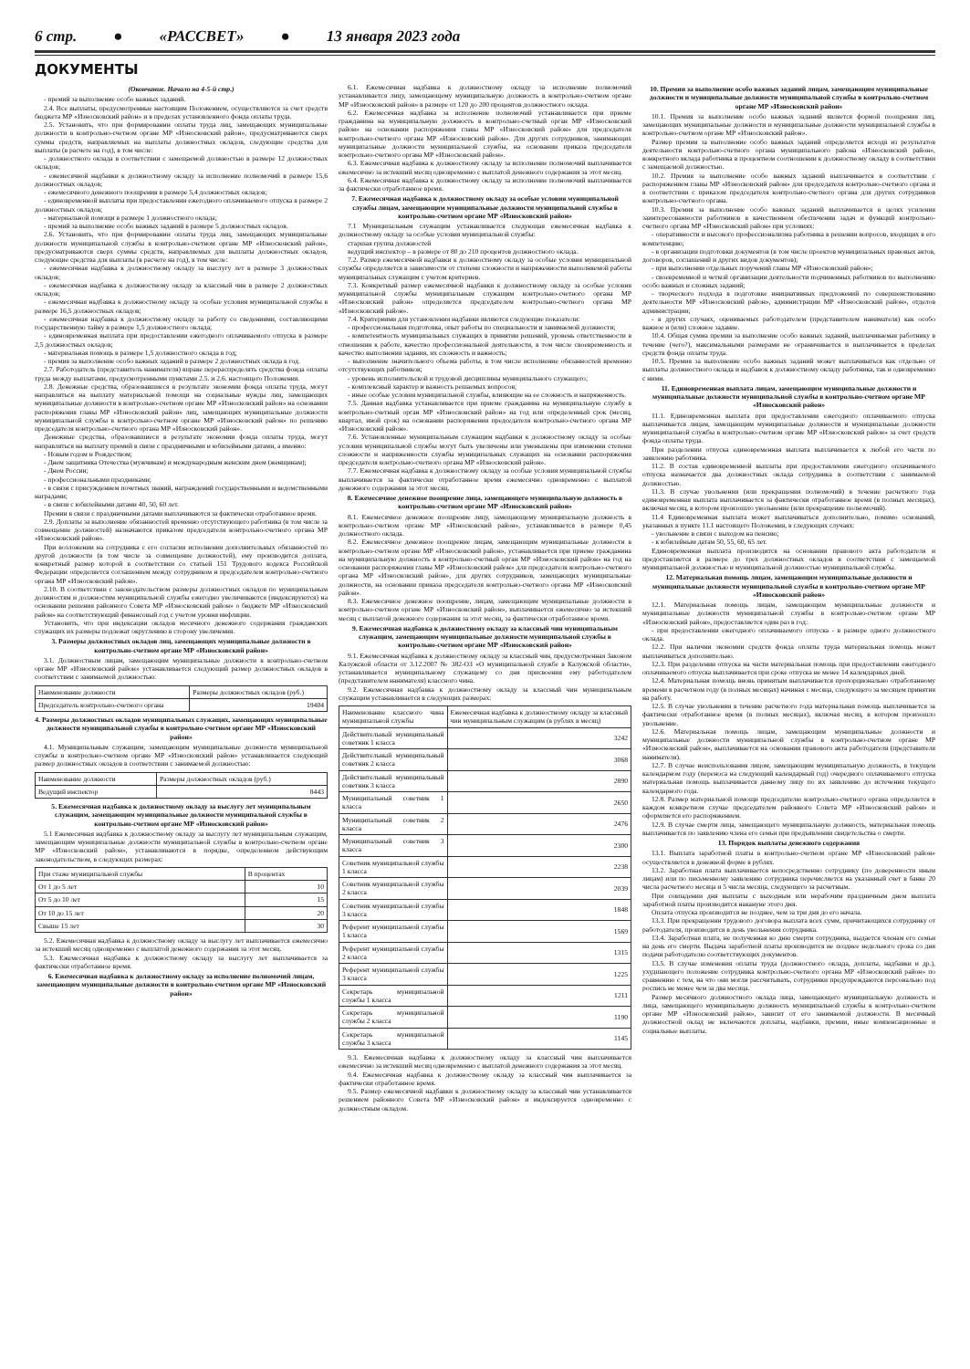6 стр. ● «РАССВЕТ» ● 13 января 2023 года
ДОКУМЕНТЫ
(Окончание. Начало на 4-5-й стр.)
- премий за выполнение особо важных заданий.
2.4. Все выплаты, предусмотренные настоящим Положением, осуществляются за счет средств бюджета МР «Износковский район» и в пределах установленного фонда оплаты труда.
2.5. Установить, что при формировании оплаты труда лиц, замещающих муниципальные должности в контрольно-счетном органе МР «Износковский район», предусматриваются сверх суммы средств, направляемых на выплаты должностных окладов, следующие средства для выплаты (в расчете на год), в том числе:
- должностного оклада в соответствии с замещаемой должностью в размере 12 должностных окладов;
- ежемесячной надбавки к должностному окладу за исполнение полномочий в размере 15,6 должностных окладов;
- ежемесячного денежного поощрения в размере 5,4 должностных окладов;
- единовременной выплаты при предоставлении ежегодного оплачиваемого отпуска в размере 2 должностных окладов;
- материальной помощи в размере 1 должностного оклада;
- премий за выполнение особо важных заданий в размере 5 должностных окладов.
2.6. Установить, что при формировании оплаты труда лиц, замещающих муниципальные должности муниципальной службы в контрольно-счетном органе МР «Износковский район», предусматриваются сверх суммы средств, направляемых для выплаты должностных окладов, следующие средства для выплаты (в расчете на год), в том числе:
- ежемесячная надбавка к должностному окладу за выслугу лет в размере 3 должностных окладов;
- ежемесячная надбавка к должностному окладу за классный чин в размере 2 должностных окладов;
- ежемесячная надбавка к должностному окладу за особые условия муниципальной службы в размере 16,5 должностных окладов;
- ежемесячная надбавка к должностному окладу за работу со сведениями, составляющими государственную тайну в размере 1,5 должностного оклада;
- единовременная выплата при предоставлении ежегодного оплачиваемого отпуска в размере 2,5 должностных окладов;
- материальная помощь в размере 1,5 должностного оклада в год;
- премия за выполнение особо важных заданий в размере 2 должностных оклада в год.
2.7. Работодатель (представитель нанимателя) вправе перераспределять средства фонда оплаты труда между выплатами, предусмотренными пунктами 2.5. и 2.6. настоящего Положения.
2.8. Денежные средства, образовавшиеся в результате экономии фонда оплаты труда, могут направляться на выплату материальной помощи на социальные нужды лиц, замещающих муниципальные должности в контрольно-счетном органе МР «Износковский район» на основании распоряжения главы МР «Износковский район» лиц, замещающих муниципальные должности муниципальной службы в контрольно-счетном органе МР «Износковский район» по решению председателя контрольно-счетного органа МР «Износковский район».
Денежные средства, образовавшиеся в результате экономии фонда оплаты труда, могут направляться на выплату премий в связи с праздничными и юбилейными датами, а именно:
- Новым годом и Рождеством;
- Днем защитника Отечества (мужчинам) и международным женским днем (женщинам);
- Днем России;
- профессиональными праздниками;
- в связи с присуждением почетных званий, награждений государственными и ведомственными наградами;
- в связи с юбилейными датами 40, 50, 60 лет.
Премии в связи с праздничными датами выплачиваются за фактически отработанное время.
2.9. Доплаты за выполнение обязанностей временно отсутствующего работника (в том числе за совмещение должностей) назначаются приказом председателя контрольно-счетного органа МР «Износковский район».
При возложении на сотрудника с его согласия исполнения дополнительных обязанностей по другой должности (в том числе за совмещение должностей), ему производится доплата, конкретный размер которой в соответствии со статьей 151 Трудового кодекса Российской Федерации определяется соглашением между сотрудником и председателем контрольно-счетного органа МР «Износковский район».
2.10. В соответствии с законодательством размеры должностных окладов по муниципальным должностям и должностям муниципальной службы ежегодно увеличиваются (индексируются) на основании решения районного Совета МР «Износковский район» о бюджете МР «Износковский район» на соответствующий финансовый год с учетом уровня инфляции.
Установить, что при индексации окладов месячного денежного содержания гражданских служащих их размеры подлежат округлению в сторону увеличения.
3. Размеры должностных окладов лиц, замещающих муниципальные должности в контрольно-счетном органе МР «Износковский район»
3.1. Должностным лицам, замещающим муниципальные должности в контрольно-счетном органе МР «Износковский район» устанавливается следующий размер должностных окладов в соответствии с занимаемой должностью:
| Наименование должности | Размеры должностных окладов (руб.) |
| --- | --- |
| Председатель контрольно-счетного органа | 19404 |
4. Размеры должностных окладов муниципальных служащих, замещающих муниципальные должности муниципальной службы в контрольно-счетном органе МР «Износковский район»
4.1. Муниципальным служащим, замещающим муниципальные должности муниципальной службы в контрольно-счетном органе МР «Износковский район» устанавливается следующий размер должностных окладов в соответствии с занимаемой должностью:
| Наименование должности | Размеры должностных окладов (руб.) |
| --- | --- |
| Ведущий инспектор | 8443 |
5. Ежемесячная надбавка к должностному окладу за выслугу лет муниципальным служащим, замещающим муниципальные должности муниципальной службы в контрольно-счетном органе МР «Износковский район»
5.1 Ежемесячная надбавка к должностному окладу за выслугу лет муниципальным служащим, замещающим муниципальные должности муниципальной службы в контрольно-счетном органе МР «Износковский район», устанавливаются в порядке, определенном действующим законодательством, в следующих размерах:
| При стаже муниципальной службы | В процентах |
| --- | --- |
| От 1 до 5 лет | 10 |
| От 5 до 10 лет | 15 |
| От 10 до 15 лет | 20 |
| Свыше 15 лет | 30 |
5.2. Ежемесячная надбавка к должностному окладу за выслугу лет выплачивается ежемесячно за истекший месяц одновременно с выплатой денежного содержания за этот месяц.
5.3. Ежемесячная надбавка к должностному окладу за выслугу лет выплачивается за фактически отработанное время.
6. Ежемесячная надбавка к должностному окладу за исполнение полномочий лицам, замещающим муниципальные должности в контрольно-счетном органе МР «Износковский район»
6.1. Ежемесячная надбавка к должностному окладу за исполнение полномочий устанавливается лицу, замещающему муниципальную должность в контрольно-счетном органе МР «Износковский район» в размере от 120 до 200 процентов должностного оклада.
6.2. Ежемесячная надбавка за исполнение полномочий устанавливается при приеме гражданина на муниципальную должность в контрольно-счетный орган МР «Износковский район» на основании распоряжения главы МР «Износковский район» для председателя контрольно-счетного органа МР «Износковский район». Для других сотрудников, занимающих муниципальные должности муниципальной службы, на основании приказа председателя контрольно-счетного органа МР «Износковский район».
6.3. Ежемесячная надбавка к должностному окладу за исполнение полномочий выплачивается ежемесячно за истекший месяц одновременно с выплатой денежного содержания за этот месяц.
6.4. Ежемесячная надбавка к должностному окладу за исполнение полномочий выплачивается за фактически отработанное время.
7. Ежемесячная надбавка к должностному окладу за особые условия муниципальной службы лицам, замещающим муниципальные должности муниципальной службы в контрольно-счетном органе МР «Износковский район»
7.1 Муниципальным служащим устанавливается следующая ежемесячная надбавка к должностному окладу за особые условия муниципальной службы:
старшая группа должностей
ведущий инспектор – в размере от 80 до 210 процентов должностного оклада.
7.2. Размер ежемесячной надбавки к должностному окладу за особые условия муниципальной службы определяется в зависимости от степени сложности и напряженности выполняемой работы муниципальных служащим с учетом критериев.
7.3. Конкретный размер ежемесячной надбавки к должностному окладу за особые условия муниципальной службы муниципальным служащим контрольно-счетного органа МР «Износковский район» определяется председателем контрольно-счетного органа МР «Износковский район».
7.4. Критериями для установления надбавки являются следующие показатели:
- профессиональная подготовка, опыт работы по специальности и занимаемой должности;
- компетентность муниципальных служащих в принятии решений, уровень ответственности в отношении к работе, качество профессиональной деятельности, в том числе своевременность и качество выполнения задания, их сложность и важность;
- выполнение значительного объема работы, в том числе исполнение обязанностей временно отсутствующих работников;
- уровень исполнительской и трудовой дисциплины муниципального служащего;
- комплексный характер и важность решаемых вопросов;
- иные особые условия муниципальной службы, влияющие на ее сложность и напряженность.
7.5. Данная надбавка устанавливается при приеме гражданина на муниципальную службу в контрольно-счетный орган МР «Износковский район» на год или определенный срок (месяц, квартал, иной срок) на основании распоряжения председателя контрольно-счетного органа МР «Износковский район».
7.6. Установленные муниципальным служащим надбавки к должностному окладу за особые условия муниципальной службы могут быть увеличены или уменьшены при изменении степени сложности и напряженности службы муниципальных служащих на основании распоряжения председателя контрольно-счетного органа МР «Износковский район».
7.7. Ежемесячная надбавка к должностному окладу за особые условия муниципальной службы выплачивается за фактически отработанное время ежемесячно одновременно с выплатой денежного содержания за этот месяц.
8. Ежемесячное денежное поощрение лица, замещающего муниципальную должность в контрольно-счетном органе МР «Износковский район»
8.1. Ежемесячное денежное поощрение лицу, замещающему муниципальную должность в контрольно-счетном органе МР «Износковский район», устанавливается в размере 0,45 должностного оклада.
8.2. Ежемесячное денежное поощрение лицам, замещающим муниципальные должности в контрольно-счетном органе МР «Износковский район», устанавливается при приеме гражданина на муниципальную должность в контрольно-счетный орган МР «Износковский район» на год на основании распоряжения главы МР «Износковский район» для председателя контрольно-счетного органа МР «Износковский район», для других сотрудников, замещающих муниципальные должности, на основании приказа председателя контрольно-счетного органа МР «Износковский район».
8.3. Ежемесячное денежное поощрение, лицам, замещающим муниципальные должности в контрольно-счетном органе МР «Износковский район», выплачивается ежемесячно за истекший месяц с выплатой денежного содержания за этот месяц, за фактически отработанное время.
9. Ежемесячная надбавка к должностному окладу за классный чин муниципальным служащим, замещающим муниципальные должности муниципальной службы в контрольно-счетном органе МР «Износковский район»
9.1. Ежемесячная надбавка к должностному окладу за классный чин, предусмотренная Законом Калужской области от 3.12.2007 № 382-ОЗ «О муниципальной службе в Калужской области», устанавливается муниципальному служащему со дня присвоения ему работодателем (представителем нанимателя) классного чина.
9.2. Ежемесячная надбавка к должностному окладу за классный чин муниципальным служащим устанавливается в следующих размерах:
| Наименование классного чина муниципальной службы | Ежемесячная надбавка к должностному окладу за классный чин муниципальным служащим (в рублях в месяц) |
| --- | --- |
| Действительный муниципальный советник 1 класса | 3242 |
| Действительный муниципальный советник 2 класса | 3068 |
| Действительный муниципальный советник 3 класса | 2890 |
| Муниципальный советник 1 класса | 2650 |
| Муниципальный советник 2 класса | 2476 |
| Муниципальный советник 3 класса | 2300 |
| Советник муниципальной службы 1 класса | 2238 |
| Советник муниципальной службы 2 класса | 2039 |
| Советник муниципальной службы 3 класса | 1848 |
| Референт муниципальной службы 1 класса | 1569 |
| Референт муниципальной службы 2 класса | 1315 |
| Референт муниципальной службы 3 класса | 1225 |
| Секретарь муниципальной службы 1 класса | 1211 |
| Секретарь муниципальной службы 2 класса | 1190 |
| Секретарь муниципальной службы 3 класса | 1145 |
9.3. Ежемесячная надбавка к должностному окладу за классный чин выплачивается ежемесячно за истекший месяц одновременно с выплатой денежного содержания за этот месяц.
9.4. Ежемесячная надбавка к должностному окладу за классный чин выплачивается за фактически отработанное время.
9.5. Размер ежемесячной надбавки к должностному окладу за классный чин устанавливается решением районного Совета МР «Износковский район» и индексируется одновременно с должностным окладом.
10. Премии за выполнение особо важных заданий лицам, замещающим муниципальные должности и муниципальные должности муниципальной службы в контрольно-счетном органе МР «Износковский район»
10.1. Премия за выполнение особо важных заданий является формой поощрения лиц, замещающих муниципальные должности и муниципальные должности муниципальной службы в контрольно-счетном органе МР «Износковский район».
Размер премии за выполнение особо важных заданий определяется исходя из результатов деятельности контрольно-счетного органа муниципального района «Износковский район», конкретного вклада работника в процентном соотношении к должностному окладу в соответствии с замещаемой должностью.
10.2. Премия за выполнение особо важных заданий выплачивается в соответствии с распоряжением главы МР «Износковский район» для председателя контрольно-счетного органа и в соответствии с приказом председателя контрольно-счетного органа для других сотрудников контрольно-счетного органа.
10.3. Премия за выполнение особо важных заданий выплачивается в целях усиления заинтересованности работников в качественном обеспечении задач и функций контрольно-счетного органа МР «Износковский район» при условиях:
- оперативности и высокого профессионализма работника в решении вопросов, входящих в его компетенцию;
- в организации подготовки документов (в том числе проектов муниципальных правовых актов, договоров, соглашений и других видов документов);
- при выполнении отдельных поручений главы МР «Износковский район»;
- своевременной и четкой организации деятельности подчиненных работников по выполнению особо важных и сложных заданий;
- творческого подхода в подготовке инициативных предложений по совершенствованию деятельности МР «Износковский район», администрации МР «Износковский район», отделов администрации;
- в других случаях, оцениваемых работодателем (представителем нанимателя) как особо важное и (или) сложное задание.
10.4. Общая сумма премии за выполнение особо важных заданий, выплачиваемая работнику в течение (чего?), максимальными размерами не ограничивается и выплачивается в пределах средств фонда оплаты труда.
10.5. Премия за выполнение особо важных заданий может выплачиваться как отдельно от выплаты должностного оклада и надбавок к должностному окладу работника, так и одновременно с ними.
11. Единовременная выплата лицам, замещающим муниципальные должности и муниципальные должности муниципальной службы в контрольно-счетном органе МР «Износковский район»
11.1. Единовременная выплата при предоставлении ежегодного оплачиваемого отпуска выплачивается лицам, замещающим муниципальные должности и муниципальные должности муниципальной службы в контрольно-счетном органе МР «Износковский район» за счет средств фонда оплаты труда.
При разделении отпуска единовременная выплата выплачивается к любой его части по заявлению работника.
11.2. В состав единовременной выплаты при предоставлении ежегодного оплачиваемого отпуска назначается два должностных оклада сотрудника в соответствии с занимаемой должностью.
11.3. В случае увольнения (или прекращения полномочий) в течение расчетного года единовременная выплата выплачивается за фактически отработанное время (в полных месяцах), включая месяц, в котором произошло увольнение (или прекращение полномочий).
11.4 Единовременная выплата может выплачиваться дополнительно, помимо оснований, указанных в пункте 11.1 настоящего Положения, в следующих случаях:
- увольнение в связи с выходом на пенсию;
- к юбилейным датам 50, 55, 60, 65 лет.
Единовременная выплата производится на основании правового акта работодателя и предоставляется в размере до трех должностных окладов в соответствии с замещаемой муниципальной должностью и муниципальной должностью муниципальной службы.
12. Материальная помощь лицам, замещающим муниципальные должности и муниципальные должности муниципальной службы в контрольно-счетном органе МР «Износковский район»
12.1. Материальная помощь лицам, замещающим муниципальные должности и муниципальные должности муниципальной службы в контрольно-счетном органе МР «Износковский район», предоставляется один раз в год:
- при предоставлении ежегодного оплачиваемого отпуска - в размере одного должностного оклада.
12.2. При наличии экономии средств фонда оплаты труда материальная помощь может выплачиваться дополнительно.
12.3. При разделении отпуска на части материальная помощь при предоставлении ежегодного оплачиваемого отпуска выплачивается при сроке отпуска не менее 14 календарных дней.
12.4. Материальная помощь вновь принятым выплачивается пропорционально отработанному времени в расчетном году (в полных месяцах) начиная с месяца, следующего за месяцем принятия на работу.
12.5. В случае увольнения в течение расчетного года материальная помощь выплачивается за фактически отработанное время (в полных месяцах), включая месяц, в котором произошло увольнение.
12.6. Материальная помощь лицам, замещающим муниципальные должности и муниципальные должности муниципальной службы в контрольно-счетном органе МР «Износковский район», выплачивается на основании правового акта работодателя (представителя нанимателя).
12.7. В случае неиспользования лицом, замещающим муниципальную должность, в текущем календарном году (переноса на следующий календарный год) очередного оплачиваемого отпуска материальная помощь выплачивается данному лицу по их заявлению до истечения текущего календарного года.
12.8. Размер материальной помощи председателю контрольно-счетного органа определяется в каждом конкретном случае председателем районного Совета МР «Износковский район» и оформляется его распоряжением.
12.9. В случае смерти лица, замещающего муниципальную должность, материальная помощь выплачивается по заявлению члена его семьи при предъявлении свидетельства о смерти.
13. Порядок выплаты денежного содержания
13.1. Выплата заработной платы в контрольно-счетном органе МР «Износковский район» осуществляется в денежной форме в рублях.
13.2. Заработная плата выплачивается непосредственно сотруднику (по доверенности иным лицам) или по письменному заявлению сотрудника перечисляется на указанный счет в банке 20 числа расчетного месяца и 5 числа месяца, следующего за расчетным.
При совпадении дня выплаты с выходным или нерабочим праздничным днем выплата заработной платы производится накануне этого дня.
Оплата отпуска производится не позднее, чем за три дня до его начала.
13.3. При прекращении трудового договора выплата всех сумм, причитающихся сотруднику от работодателя, производится в день увольнения сотрудника.
13.4. Заработная плата, не полученная ко дню смерти сотрудника, выдается членам его семьи на день его смерти. Выдача заработной платы производится не позднее недельного срока со дня подачи работодателю соответствующих документов.
13.5. В случае изменения оплаты труда (должностного оклада, доплаты, надбавки и др.), ухудшающего положение сотрудника контрольно-счетного органа МР «Износковский район» по сравнению с тем, на что они могли рассчитывать, сотрудники предупреждаются персонально под роспись не менее чем за два месяца.
Размер месячного должностного оклада лица, замещающего муниципальную должность и лица, замещающего муниципальную должность муниципальной службы в контрольно-счетном органе МР «Износковский район», зависит от его занимаемой должности. В месячный должностной оклад не включаются доплаты, надбавки, премии, иные компенсационные и социальные выплаты.